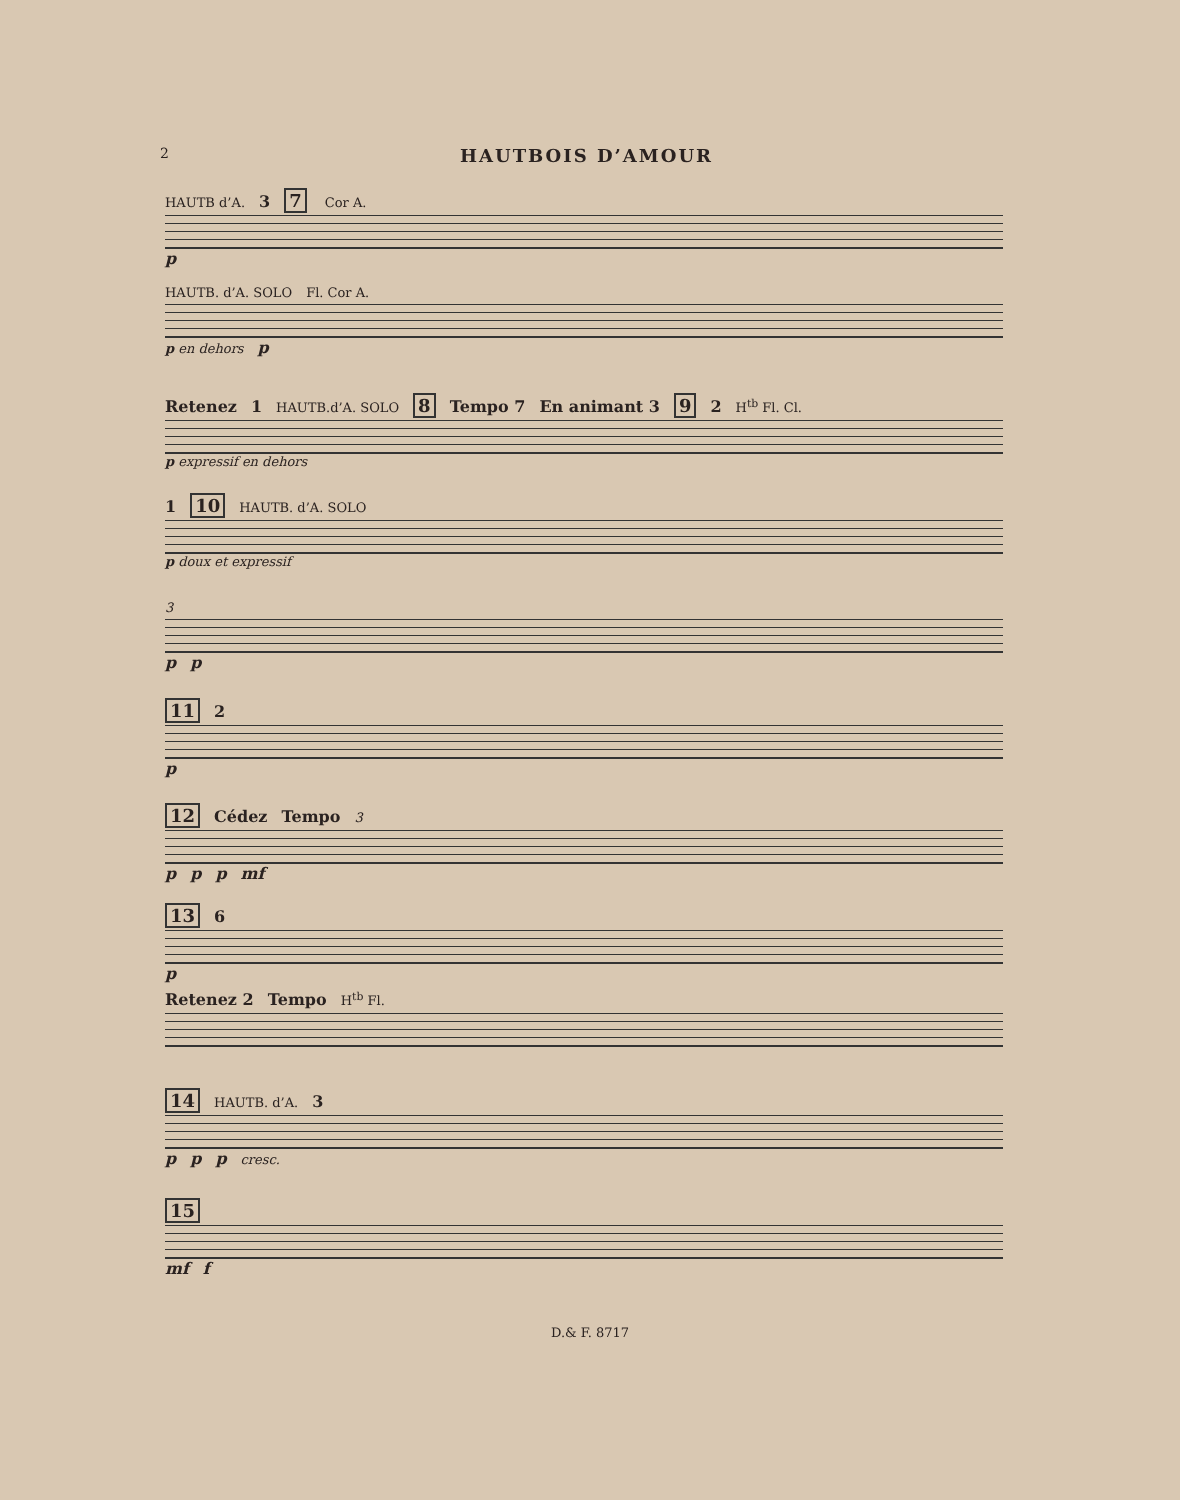2
HAUTBOIS D’AMOUR
HAUTB d’A. 3 7 Cor A.
p
HAUTB. d’A. SOLO Fl. Cor A.
p en dehors p
Retenez 1 HAUTB.d’A. SOLO 8 Tempo 7 En animant 3 9 2 H<sup>tb</sup> Fl. Cl.
p expressif en dehors
1 10 HAUTB. d’A. SOLO
p doux et expressif
3
pp
11 2
p
12 Cédez Tempo 3
pp p mf
13 6
p
Retenez 2 Tempo H<sup>tb</sup> Fl.
14 HAUTB. d’A. 3
pp p cresc.
15
mf f
D.& F. 8717